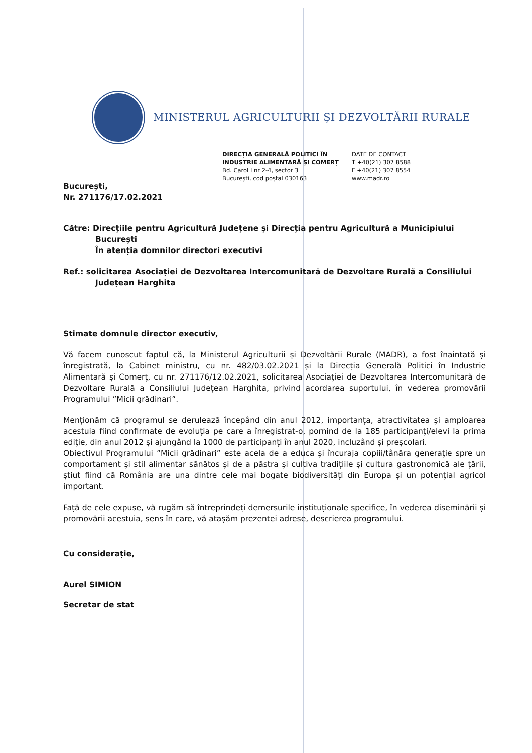MINISTERUL AGRICULTURII ȘI DEZVOLTĂRII RURALE
DIRECȚIA GENERALĂ POLITICI ÎN
INDUSTRIE ALIMENTARĂ ȘI COMERȚ
Bd. Carol I nr 2-4, sector 3
București, cod poștal 030163
DATE DE CONTACT
T +40(21) 307 8588
F +40(21) 307 8554
www.madr.ro
București,
Nr. 271176/17.02.2021
Către: Direcțiile pentru Agricultură Județene și Direcția pentru Agricultură a Municipiului
București
În atenția domnilor directori executivi
Ref.: solicitarea Asociației de Dezvoltarea Intercomunitară de Dezvoltare Rurală a Consiliului
Județean Harghita
Stimate domnule director executiv,
Vă facem cunoscut faptul că, la Ministerul Agriculturii și Dezvoltării Rurale (MADR), a fost înaintată și înregistrată, la Cabinet ministru, cu nr. 482/03.02.2021 și la Direcția Generală Politici în Industrie Alimentară și Comerț, cu nr. 271176/12.02.2021, solicitarea Asociației de Dezvoltarea Intercomunitară de Dezvoltare Rurală a Consiliului Județean Harghita, privind acordarea suportului, în vederea promovării Programului ”Micii grădinari”.
Menționăm că programul se derulează începând din anul 2012, importanța, atractivitatea și amploarea acestuia fiind confirmate de evoluția pe care a înregistrat-o, pornind de la 185 participanți/elevi la prima ediție, din anul 2012 și ajungând la 1000 de participanți în anul 2020, incluzând și preșcolari.
Obiectivul Programului ”Micii grădinari” este acela de a educa și încuraja copiii/tânăra generație spre un comportament și stil alimentar sănătos și de a păstra și cultiva tradițiile și cultura gastronomică ale țării, știut fiind că România are una dintre cele mai bogate biodiversități din Europa și un potențial agricol important.
Față de cele expuse, vă rugăm să întreprindeți demersurile instituționale specifice, în vederea diseminării și promovării acestuia, sens în care, vă atașăm prezentei adrese, descrierea programului.
Cu considerație,
Aurel SIMION
Secretar de stat